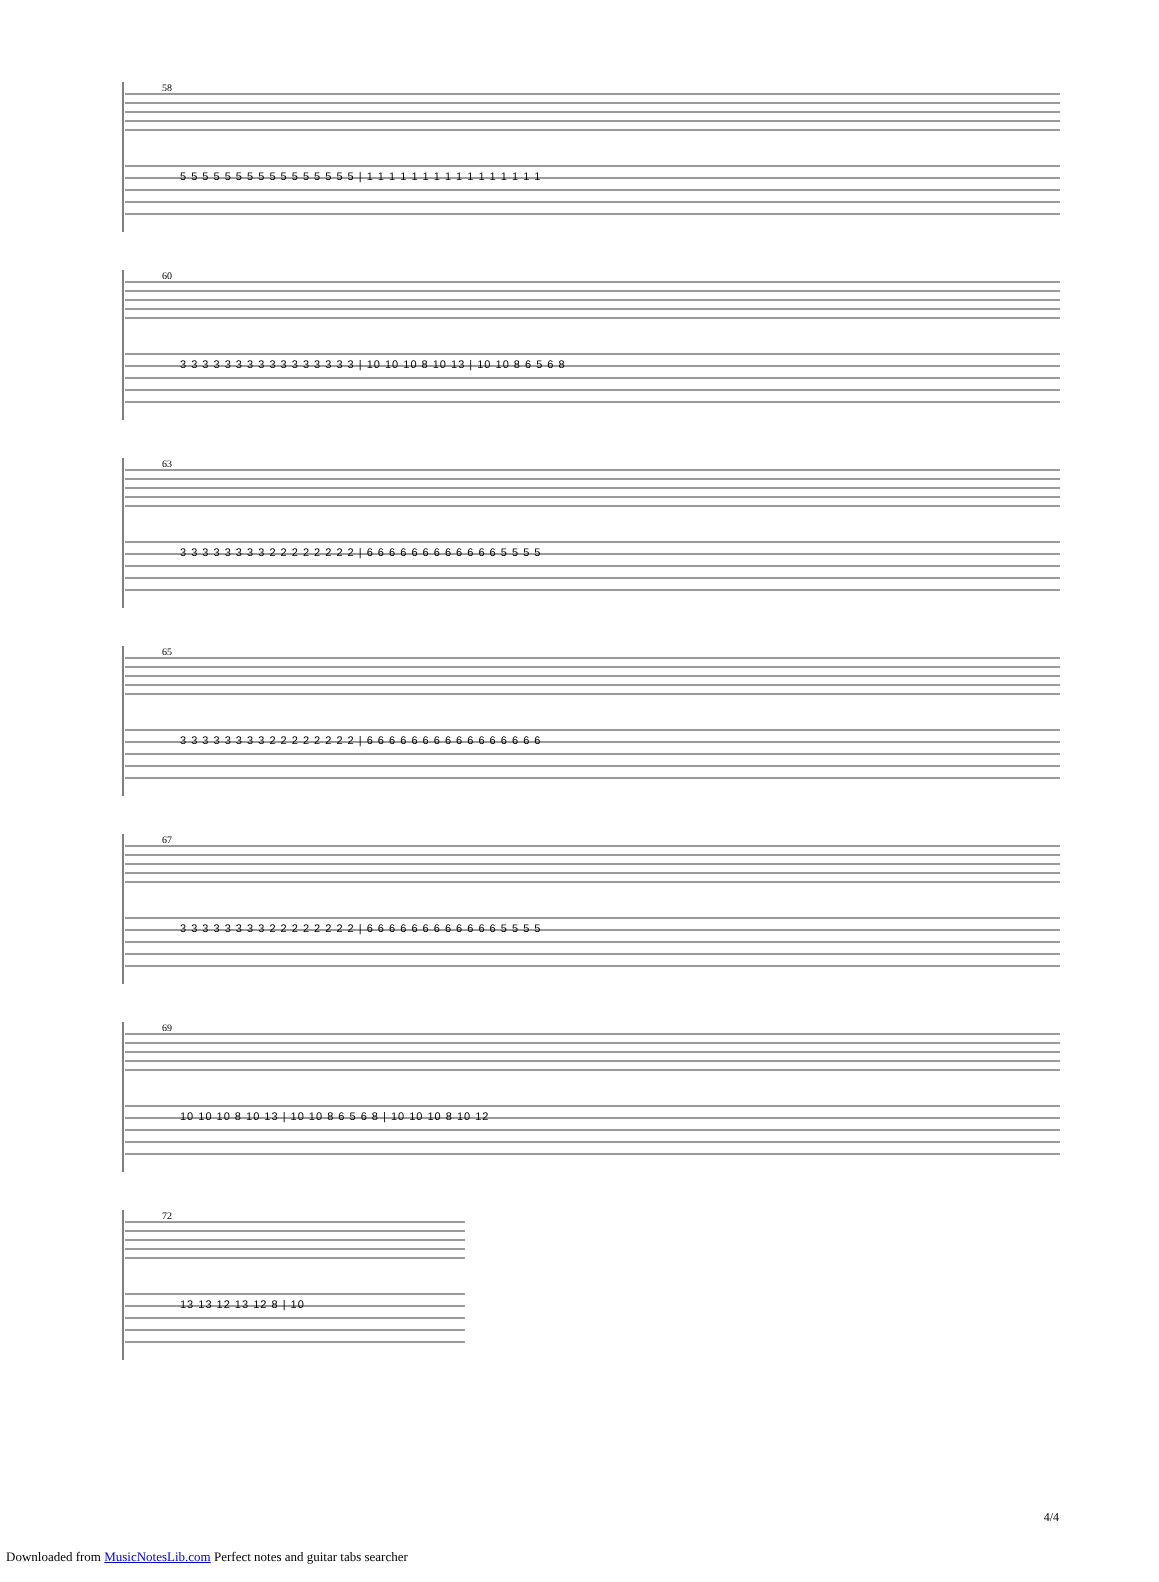58
5 5 5 5 5 5 5 5 5 5 5 5 5 5 5 5 | 1 1 1 1 1 1 1 1 1 1 1 1 1 1 1 1
60
3 3 3 3 3 3 3 3 3 3 3 3 3 3 3 3 | 10 10 10 8 10 13 | 10 10 8 6 5 6 8
63
3 3 3 3 3 3 3 3 2 2 2 2 2 2 2 2 | 6 6 6 6 6 6 6 6 6 6 6 6 5 5 5 5
65
3 3 3 3 3 3 3 3 2 2 2 2 2 2 2 2 | 6 6 6 6 6 6 6 6 6 6 6 6 6 6 6 6
67
3 3 3 3 3 3 3 3 2 2 2 2 2 2 2 2 | 6 6 6 6 6 6 6 6 6 6 6 6 5 5 5 5
69
10 10 10 8 10 13 | 10 10 8 6 5 6 8 | 10 10 10 8 10 12
72
13 13 12 13 12 8 | 10
4/4
Downloaded from MusicNotesLib.com Perfect notes and guitar tabs searcher